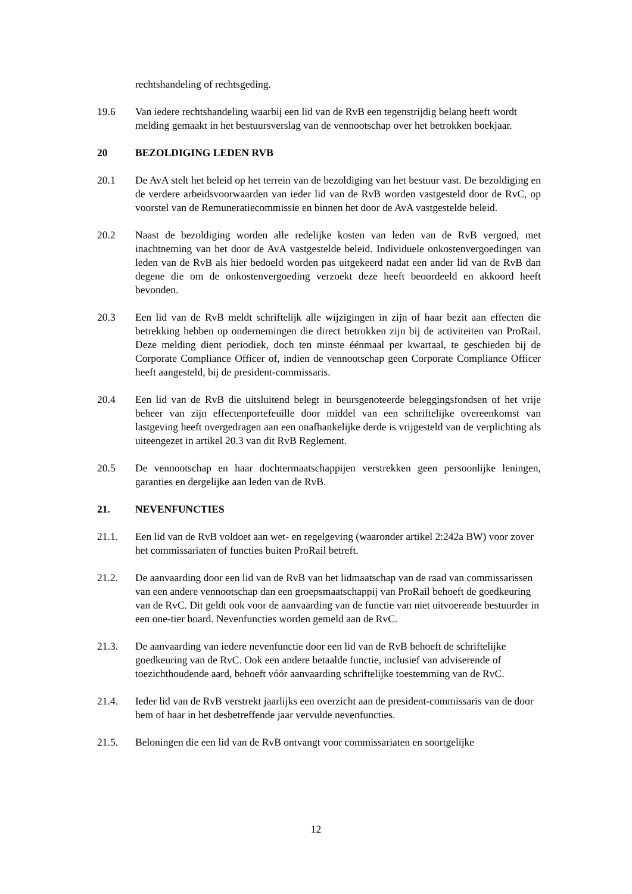rechtshandeling of rechtsgeding.
19.6 Van iedere rechtshandeling waarbij een lid van de RvB een tegenstrijdig belang heeft wordt melding gemaakt in het bestuursverslag van de vennootschap over het betrokken boekjaar.
20 BEZOLDIGING LEDEN RVB
20.1 De AvA stelt het beleid op het terrein van de bezoldiging van het bestuur vast. De bezoldiging en de verdere arbeidsvoorwaarden van ieder lid van de RvB worden vastgesteld door de RvC, op voorstel van de Remuneratiecommissie en binnen het door de AvA vastgestelde beleid.
20.2 Naast de bezoldiging worden alle redelijke kosten van leden van de RvB vergoed, met inachtneming van het door de AvA vastgestelde beleid. Individuele onkostenvergoedingen van leden van de RvB als hier bedoeld worden pas uitgekeerd nadat een ander lid van de RvB dan degene die om de onkostenvergoeding verzoekt deze heeft beoordeeld en akkoord heeft bevonden.
20.3 Een lid van de RvB meldt schriftelijk alle wijzigingen in zijn of haar bezit aan effecten die betrekking hebben op ondernemingen die direct betrokken zijn bij de activiteiten van ProRail. Deze melding dient periodiek, doch ten minste éénmaal per kwartaal, te geschieden bij de Corporate Compliance Officer of, indien de vennootschap geen Corporate Compliance Officer heeft aangesteld, bij de president-commissaris.
20.4 Een lid van de RvB die uitsluitend belegt in beursgenoteerde beleggingsfondsen of het vrije beheer van zijn effectenportefeuille door middel van een schriftelijke overeenkomst van lastgeving heeft overgedragen aan een onafhankelijke derde is vrijgesteld van de verplichting als uiteengezet in artikel 20.3 van dit RvB Reglement.
20.5 De vennootschap en haar dochtermaatschappijen verstrekken geen persoonlijke leningen, garanties en dergelijke aan leden van de RvB.
21. NEVENFUNCTIES
21.1. Een lid van de RvB voldoet aan wet- en regelgeving (waaronder artikel 2:242a BW) voor zover het commissariaten of functies buiten ProRail betreft.
21.2. De aanvaarding door een lid van de RvB van het lidmaatschap van de raad van commissarissen van een andere vennootschap dan een groepsmaatschappij van ProRail behoeft de goedkeuring van de RvC. Dit geldt ook voor de aanvaarding van de functie van niet uitvoerende bestuurder in een one-tier board. Nevenfuncties worden gemeld aan de RvC.
21.3. De aanvaarding van iedere nevenfunctie door een lid van de RvB behoeft de schriftelijke goedkeuring van de RvC. Ook een andere betaalde functie, inclusief van adviserende of toezichthoudende aard, behoeft vóór aanvaarding schriftelijke toestemming van de RvC.
21.4. Ieder lid van de RvB verstrekt jaarlijks een overzicht aan de president-commissaris van de door hem of haar in het desbetreffende jaar vervulde nevenfuncties.
21.5. Beloningen die een lid van de RvB ontvangt voor commissariaten en soortgelijke
12